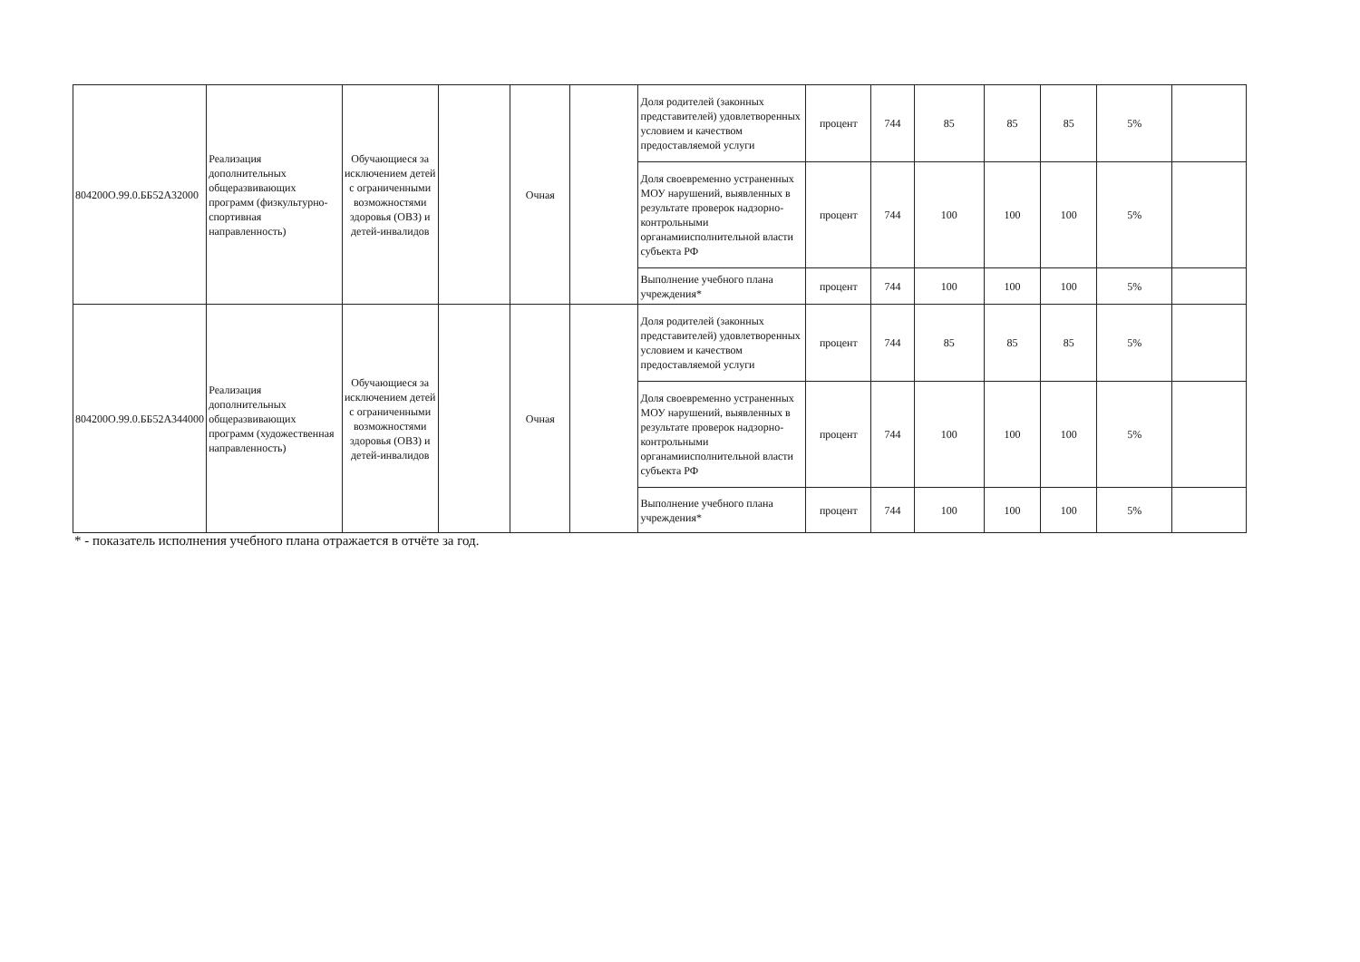| 804200О.99.0.ББ52А32000 | Реализация дополнительных общеразвивающих программ (физкультурно-спортивная направленность) | Обучающиеся за исключением детей с ограниченными возможностями здоровья (ОВЗ) и детей-инвалидов | | Очная | | Доля родителей (законных представителей) удовлетворенных условием и качеством предоставляемой услуги | процент | 744 | 85 | 85 | 85 | 5% | |
| | | | | | | Доля своевременно устраненных МОУ нарушений, выявленных в результате проверок надзорно-контрольными органамиисполнительной власти субъекта РФ | процент | 744 | 100 | 100 | 100 | 5% | |
| | | | | | | Выполнение учебного плана учреждения* | процент | 744 | 100 | 100 | 100 | 5% | |
| 804200О.99.0.ББ52А344000 | Реализация дополнительных общеразвивающих программ (художественная направленность) | Обучающиеся за исключением детей с ограниченными возможностями здоровья (ОВЗ) и детей-инвалидов | | Очная | | Доля родителей (законных представителей) удовлетворенных условием и качеством предоставляемой услуги | процент | 744 | 85 | 85 | 85 | 5% | |
| | | | | | | Доля своевременно устраненных МОУ нарушений, выявленных в результате проверок надзорно-контрольными органамиисполнительной власти субъекта РФ | процент | 744 | 100 | 100 | 100 | 5% | |
| | | | | | | Выполнение учебного плана учреждения* | процент | 744 | 100 | 100 | 100 | 5% | |
* - показатель исполнения учебного плана отражается в отчёте за год.